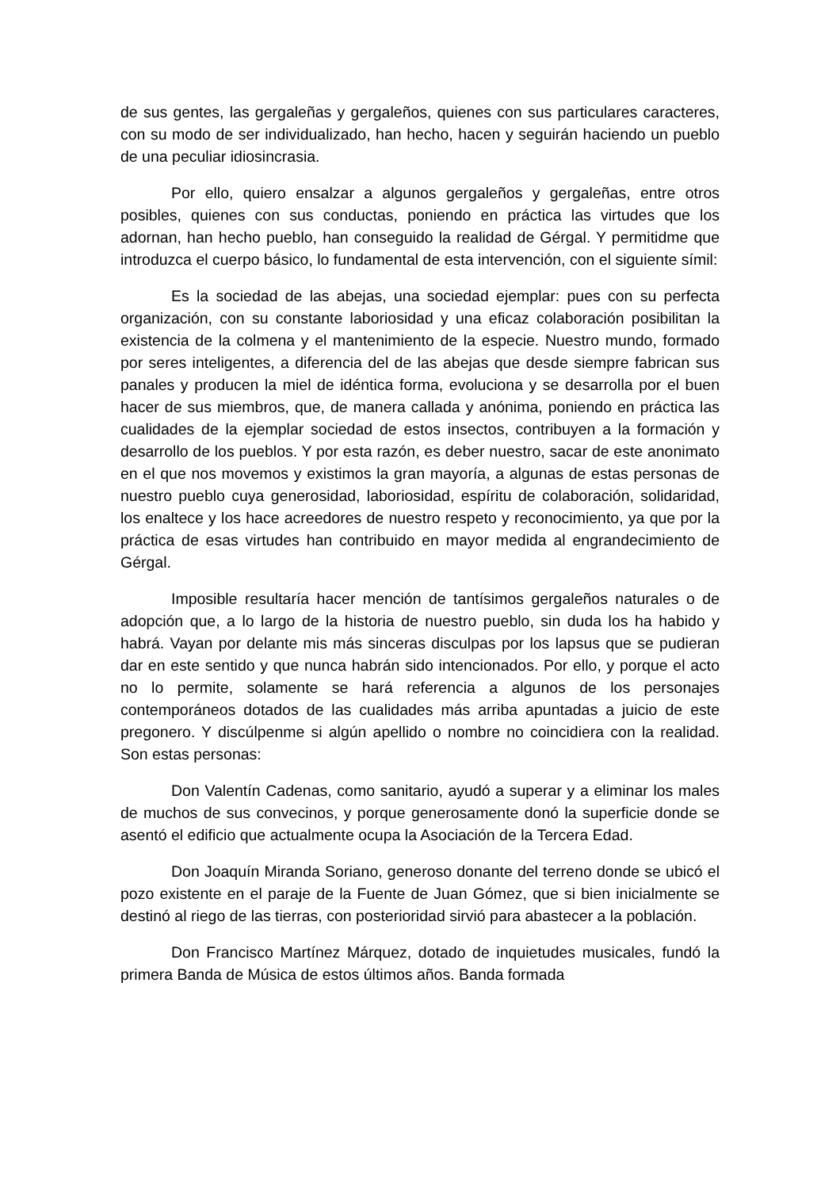de sus gentes, las gergaleñas y gergaleños, quienes con sus particulares caracteres, con su modo de ser individualizado, han hecho, hacen y seguirán haciendo un pueblo de una peculiar idiosincrasia.
Por ello, quiero ensalzar a algunos gergaleños y gergaleñas, entre otros posibles, quienes con sus conductas, poniendo en práctica las virtudes que los adornan, han hecho pueblo, han conseguido la realidad de Gérgal. Y permitidme que introduzca el cuerpo básico, lo fundamental de esta intervención, con el siguiente símil:
Es la sociedad de las abejas, una sociedad ejemplar: pues con su perfecta organización, con su constante laboriosidad y una eficaz colaboración posibilitan la existencia de la colmena y el mantenimiento de la especie. Nuestro mundo, formado por seres inteligentes, a diferencia del de las abejas que desde siempre fabrican sus panales y producen la miel de idéntica forma, evoluciona y se desarrolla por el buen hacer de sus miembros, que, de manera callada y anónima, poniendo en práctica las cualidades de la ejemplar sociedad de estos insectos, contribuyen a la formación y desarrollo de los pueblos. Y por esta razón, es deber nuestro, sacar de este anonimato en el que nos movemos y existimos la gran mayoría, a algunas de estas personas de nuestro pueblo cuya generosidad, laboriosidad, espíritu de colaboración, solidaridad, los enaltece y los hace acreedores de nuestro respeto y reconocimiento, ya que por la práctica de esas virtudes han contribuido en mayor medida al engrandecimiento de Gérgal.
Imposible resultaría hacer mención de tantísimos gergaleños naturales o de adopción que, a lo largo de la historia de nuestro pueblo, sin duda los ha habido y habrá. Vayan por delante mis más sinceras disculpas por los lapsus que se pudieran dar en este sentido y que nunca habrán sido intencionados. Por ello, y porque el acto no lo permite, solamente se hará referencia a algunos de los personajes contemporáneos dotados de las cualidades más arriba apuntadas a juicio de este pregonero. Y discúlpenme si algún apellido o nombre no coincidiera con la realidad. Son estas personas:
Don Valentín Cadenas, como sanitario, ayudó a superar y a eliminar los males de muchos de sus convecinos, y porque generosamente donó la superficie donde se asentó el edificio que actualmente ocupa la Asociación de la Tercera Edad.
Don Joaquín Miranda Soriano, generoso donante del terreno donde se ubicó el pozo existente en el paraje de la Fuente de Juan Gómez, que si bien inicialmente se destinó al riego de las tierras, con posterioridad sirvió para abastecer a la población.
Don Francisco Martínez Márquez, dotado de inquietudes musicales, fundó la primera Banda de Música de estos últimos años. Banda formada